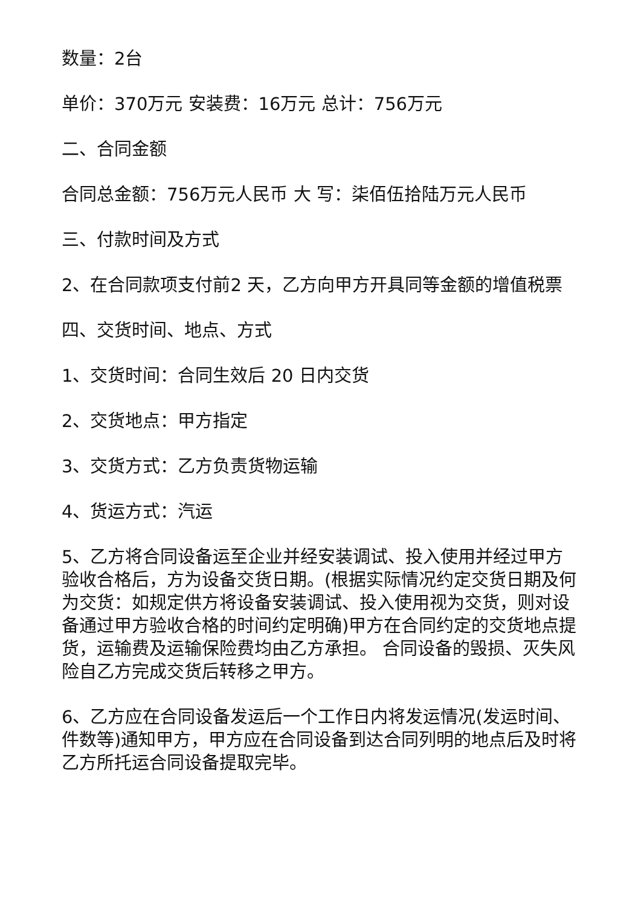数量：2台
单价：370万元 安装费：16万元 总计：756万元
二、合同金额
合同总金额：756万元人民币 大 写：柒佰伍拾陆万元人民币
三、付款时间及方式
2、在合同款项支付前2 天，乙方向甲方开具同等金额的增值税票
四、交货时间、地点、方式
1、交货时间：合同生效后 20 日内交货
2、交货地点：甲方指定
3、交货方式：乙方负责货物运输
4、货运方式：汽运
5、乙方将合同设备运至企业并经安装调试、投入使用并经过甲方验收合格后，方为设备交货日期。(根据实际情况约定交货日期及何为交货：如规定供方将设备安装调试、投入使用视为交货，则对设备通过甲方验收合格的时间约定明确)甲方在合同约定的交货地点提货，运输费及运输保险费均由乙方承担。 合同设备的毁损、灭失风险自乙方完成交货后转移之甲方。
6、乙方应在合同设备发运后一个工作日内将发运情况(发运时间、件数等)通知甲方，甲方应在合同设备到达合同列明的地点后及时将乙方所托运合同设备提取完毕。